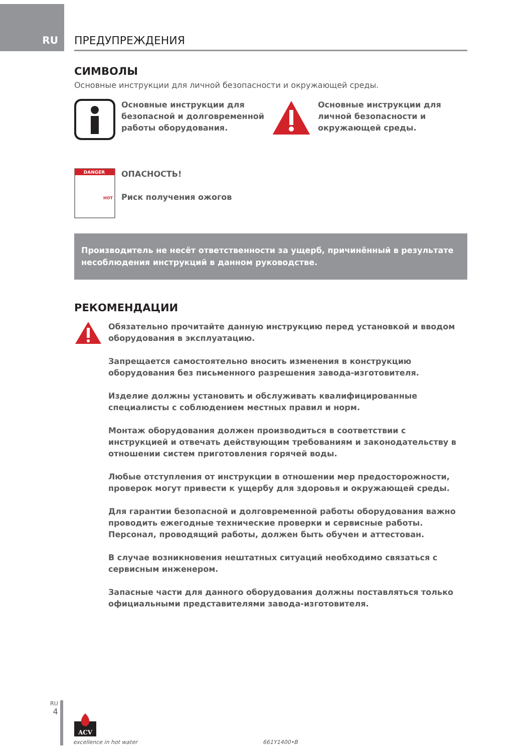RU ПРЕДУПРЕЖДЕНИЯ
СИМВОЛЫ
Основные инструкции для личной безопасности и окружающей среды.
Основные инструкции для безопасной и долговременной работы оборудования.
Основные инструкции для личной безопасности и окружающей среды.
DANGER
HOT
ОПАСНОСТЬ!
Риск получения ожогов
Производитель не несёт ответственности за ущерб, причинённый в результате несоблюдения инструкций в данном руководстве.
РЕКОМЕНДАЦИИ
Обязательно прочитайте данную инструкцию перед установкой и вводом оборудования в эксплуатацию.
Запрещается самостоятельно вносить изменения в конструкцию оборудования без письменного разрешения завода-изготовителя.
Изделие должны установить и обслуживать квалифицированные специалисты с соблюдением местных правил и норм.
Монтаж оборудования должен производиться в соответствии с инструкцией и отвечать действующим требованиям и законодательству в отношении систем приготовления горячей воды.
Любые отступления от инструкции в отношении мер предосторожности, проверок могут привести к ущербу для здоровья и окружающей среды.
Для гарантии безопасной и долговременной работы оборудования важно проводить ежегодные технические проверки и сервисные работы. Персонал, проводящий работы, должен быть обучен и аттестован.
В случае возникновения нештатных ситуаций необходимо связаться с сервисным инженером.
Запасные части для данного оборудования должны поставляться только официальными представителями завода-изготовителя.
RU
4
ACV
excellence in hot water
661Y1400•B